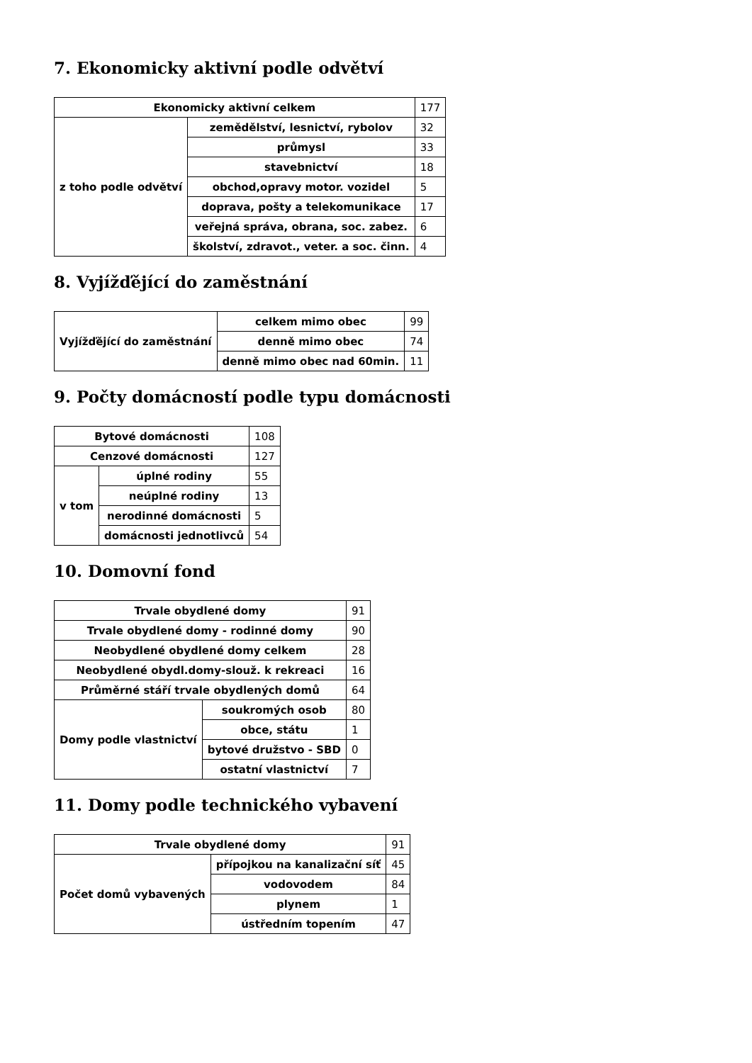7. Ekonomicky aktivní podle odvětví
| Ekonomicky aktivní celkem | | 177 |
| z toho podle odvětví | zemědělství, lesnictví, rybolov | 32 |
| | průmysl | 33 |
| | stavebnictví | 18 |
| | obchod,opravy motor. vozidel | 5 |
| | doprava, pošty a telekomunikace | 17 |
| | veřejná správa, obrana, soc. zabez. | 6 |
| | školství, zdravot., veter. a soc. činn. | 4 |
8. Vyjížďějící do zaměstnání
| Vyjížďějící do zaměstnání | celkem mimo obec | 99 |
| | denně mimo obec | 74 |
| | denně mimo obec nad 60min. | 11 |
9. Počty domácností podle typu domácnosti
| Bytové domácnosti | | 108 |
| Cenzové domácnosti | | 127 |
| v tom | úplné rodiny | 55 |
| | neúplné rodiny | 13 |
| | nerodinné domácnosti | 5 |
| | domácnosti jednotlivců | 54 |
10. Domovní fond
| Trvale obydlené domy | | 91 |
| Trvale obydlené domy - rodinné domy | | 90 |
| Neobydlené obydlené domy celkem | | 28 |
| Neobydlené obydl.domy-slouž. k rekreaci | | 16 |
| Průměrné stáří trvale obydlených domů | | 64 |
| Domy podle vlastnictví | soukromých osob | 80 |
| | obce, státu | 1 |
| | bytové družstvo - SBD | 0 |
| | ostatní vlastnictví | 7 |
11. Domy podle technického vybavení
| Trvale obydlené domy | | 91 |
| Počet domů vybavených | přípojkou na kanalizační síť | 45 |
| | vodovodem | 84 |
| | plynem | 1 |
| | ústředním topením | 47 |